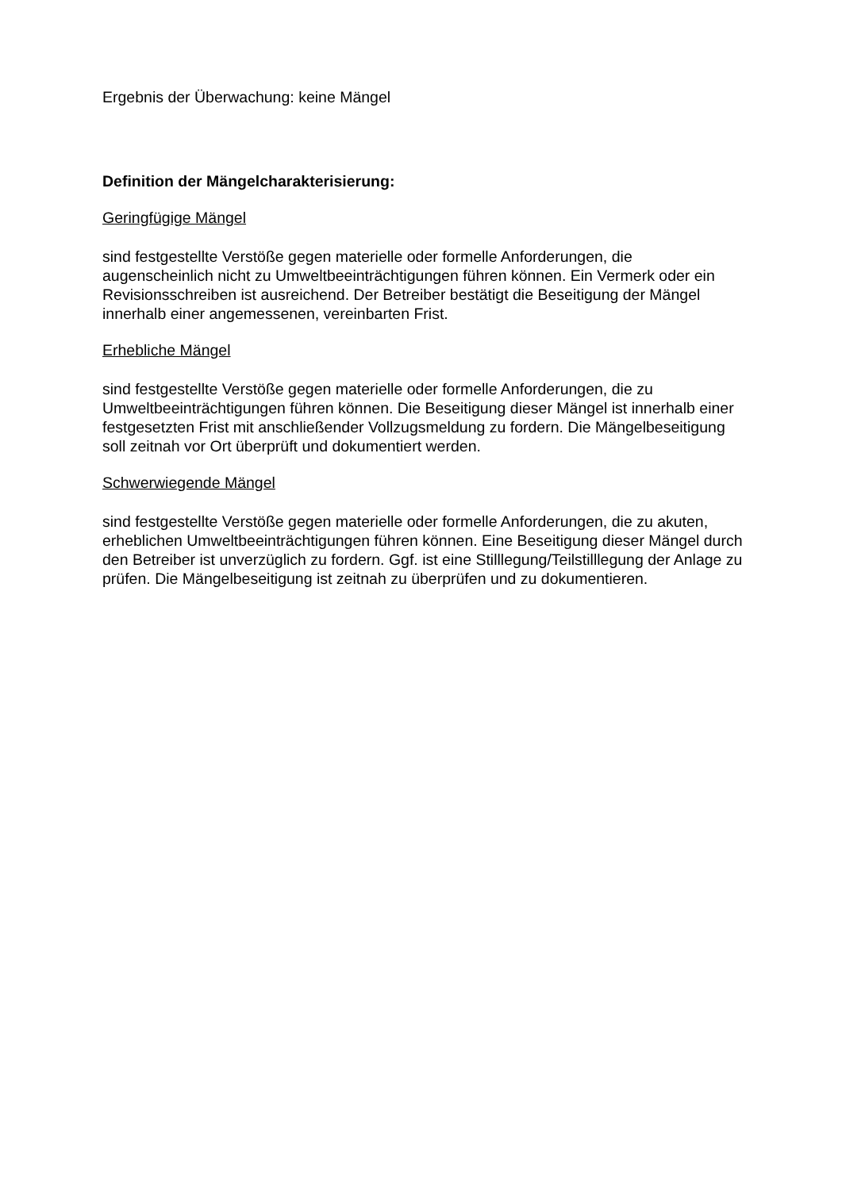Ergebnis der Überwachung: keine Mängel
Definition der Mängelcharakterisierung:
Geringfügige Mängel
sind festgestellte Verstöße gegen materielle oder formelle Anforderungen, die augenscheinlich nicht zu Umweltbeeinträchtigungen führen können. Ein Vermerk oder ein Revisionsschreiben ist ausreichend. Der Betreiber bestätigt die Beseitigung der Mängel innerhalb einer angemessenen, vereinbarten Frist.
Erhebliche Mängel
sind festgestellte Verstöße gegen materielle oder formelle Anforderungen, die zu Umweltbeeinträchtigungen führen können. Die Beseitigung dieser Mängel ist innerhalb einer festgesetzten Frist mit anschließender Vollzugsmeldung zu fordern. Die Mängelbeseitigung soll zeitnah vor Ort überprüft und dokumentiert werden.
Schwerwiegende Mängel
sind festgestellte Verstöße gegen materielle oder formelle Anforderungen, die zu akuten, erheblichen Umweltbeeinträchtigungen führen können. Eine Beseitigung dieser Mängel durch den Betreiber ist unverzüglich zu fordern. Ggf. ist eine Stilllegung/Teilstilllegung der Anlage zu prüfen. Die Mängelbeseitigung ist zeitnah zu überprüfen und zu dokumentieren.